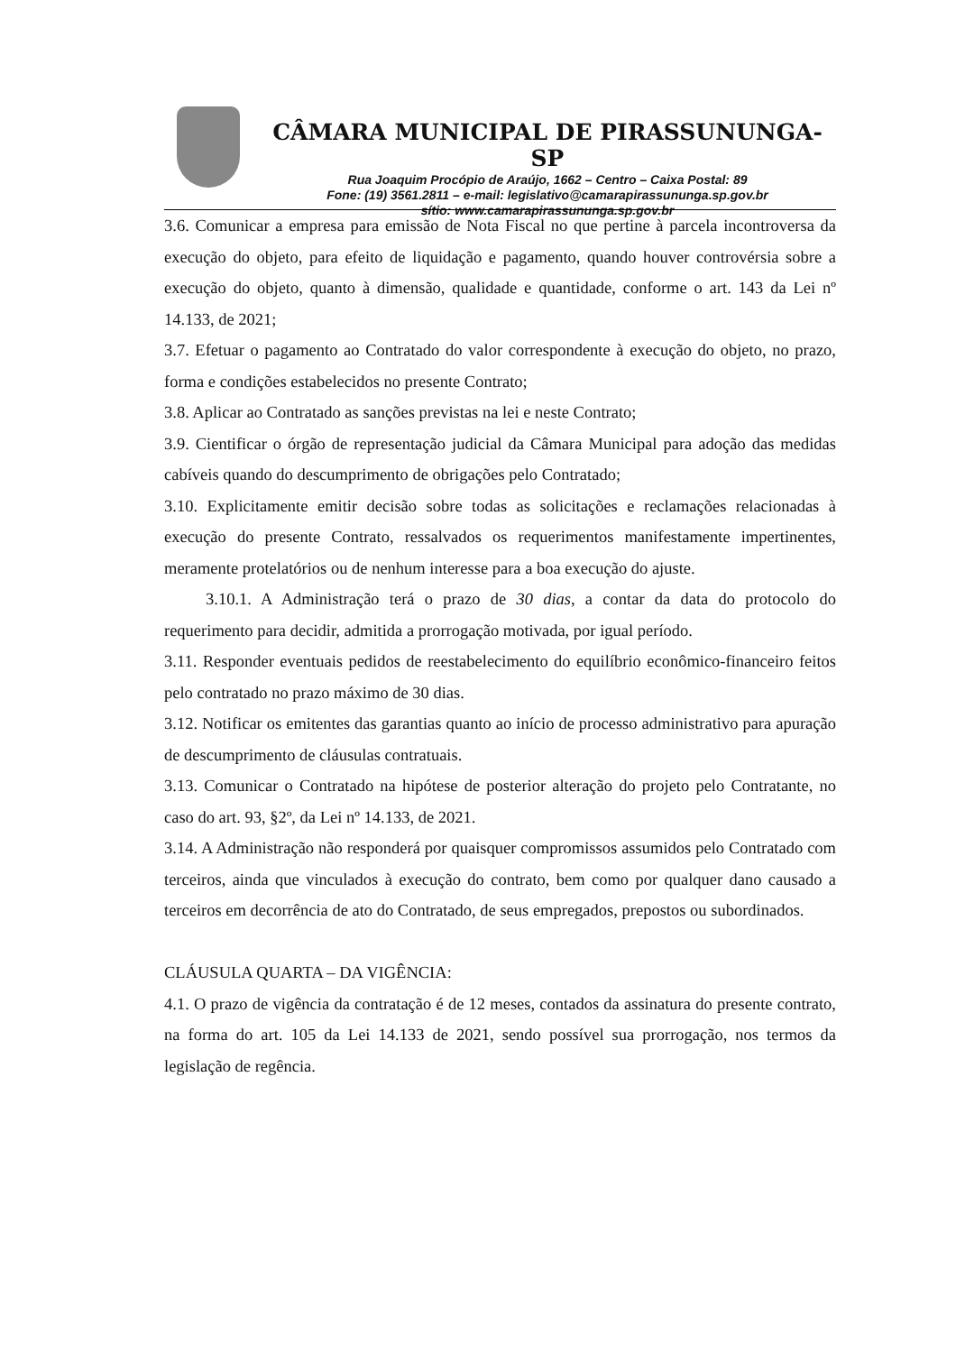CÂMARA MUNICIPAL DE PIRASSUNUNGA-SP
Rua Joaquim Procópio de Araújo, 1662 – Centro – Caixa Postal: 89
Fone: (19) 3561.2811 – e-mail: legislativo@camarapirassununga.sp.gov.br
sítio: www.camarapirassununga.sp.gov.br
3.6. Comunicar a empresa para emissão de Nota Fiscal no que pertine à parcela incontroversa da execução do objeto, para efeito de liquidação e pagamento, quando houver controvérsia sobre a execução do objeto, quanto à dimensão, qualidade e quantidade, conforme o art. 143 da Lei nº 14.133, de 2021;
3.7. Efetuar o pagamento ao Contratado do valor correspondente à execução do objeto, no prazo, forma e condições estabelecidos no presente Contrato;
3.8. Aplicar ao Contratado as sanções previstas na lei e neste Contrato;
3.9. Cientificar o órgão de representação judicial da Câmara Municipal para adoção das medidas cabíveis quando do descumprimento de obrigações pelo Contratado;
3.10. Explicitamente emitir decisão sobre todas as solicitações e reclamações relacionadas à execução do presente Contrato, ressalvados os requerimentos manifestamente impertinentes, meramente protelatórios ou de nenhum interesse para a boa execução do ajuste.
3.10.1. A Administração terá o prazo de 30 dias, a contar da data do protocolo do requerimento para decidir, admitida a prorrogação motivada, por igual período.
3.11. Responder eventuais pedidos de reestabelecimento do equilíbrio econômico-financeiro feitos pelo contratado no prazo máximo de 30 dias.
3.12. Notificar os emitentes das garantias quanto ao início de processo administrativo para apuração de descumprimento de cláusulas contratuais.
3.13. Comunicar o Contratado na hipótese de posterior alteração do projeto pelo Contratante, no caso do art. 93, §2º, da Lei nº 14.133, de 2021.
3.14. A Administração não responderá por quaisquer compromissos assumidos pelo Contratado com terceiros, ainda que vinculados à execução do contrato, bem como por qualquer dano causado a terceiros em decorrência de ato do Contratado, de seus empregados, prepostos ou subordinados.
CLÁUSULA QUARTA – DA VIGÊNCIA:
4.1. O prazo de vigência da contratação é de 12 meses, contados da assinatura do presente contrato, na forma do art. 105 da Lei 14.133 de 2021, sendo possível sua prorrogação, nos termos da legislação de regência.